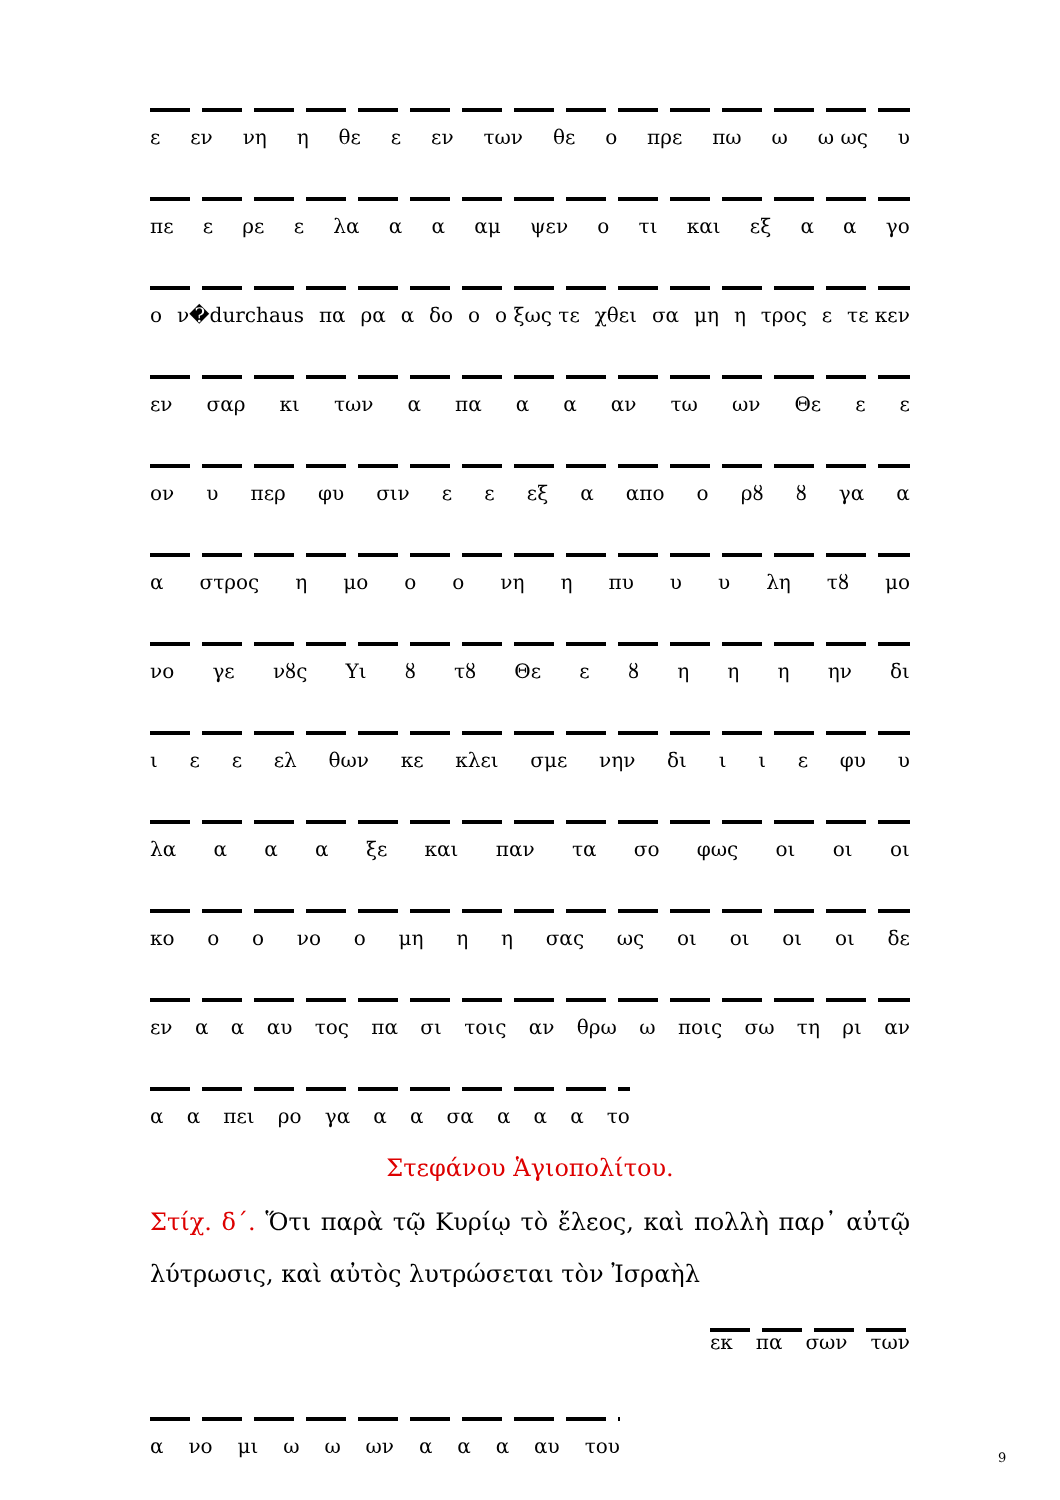ε εν νη η θε ε εν των θε ο πρε πω ω ω ως υ
πε ε ρε ε λα α α αμ ψεν ο τι και εξ α α γο
ο ν�durchaus πα ρα α δο ο ο ξως τε χθει σα μη η τρος ε τε κεν
εν σαρ κι των α πα α α αν τω ων Θε ε ε
ον υ περ φυ σιν ε ε εξ α απο ο ρȣ ȣ γα α
α στρος η μο ο ο νη η πυ υ υ λη τȣ μο
νο γε νȣς Υι ȣ τȣ Θε εȣηηη ην δι
ι ε ε ελ θων κε κλει σμε νην δι ι ι ε φυ υ
λα α α α ξε και παν τα σο φως οι οι οι
κο ο ο νο ο μη η η σας ως οι οι οι οι δε
εν α α αυ τος πα σι τοις αν θρω ω ποις σω τη ρι αν
α α πει ρο γα α α σα α α α το
Στεφάνου Ἁγιοπολίτου.
Στίχ. δ΄. Ὅτι παρὰ τῷ Κυρίῳ τὸ ἔλεος, καὶ πολλὴ παρ᾽ αὐτῷ λύτρωσις, καὶ αὐτὸς λυτρώσεται τὸν Ἰσραὴλ
εκ πα σων των
α νο μι ω ω ων α α α αυ του
9